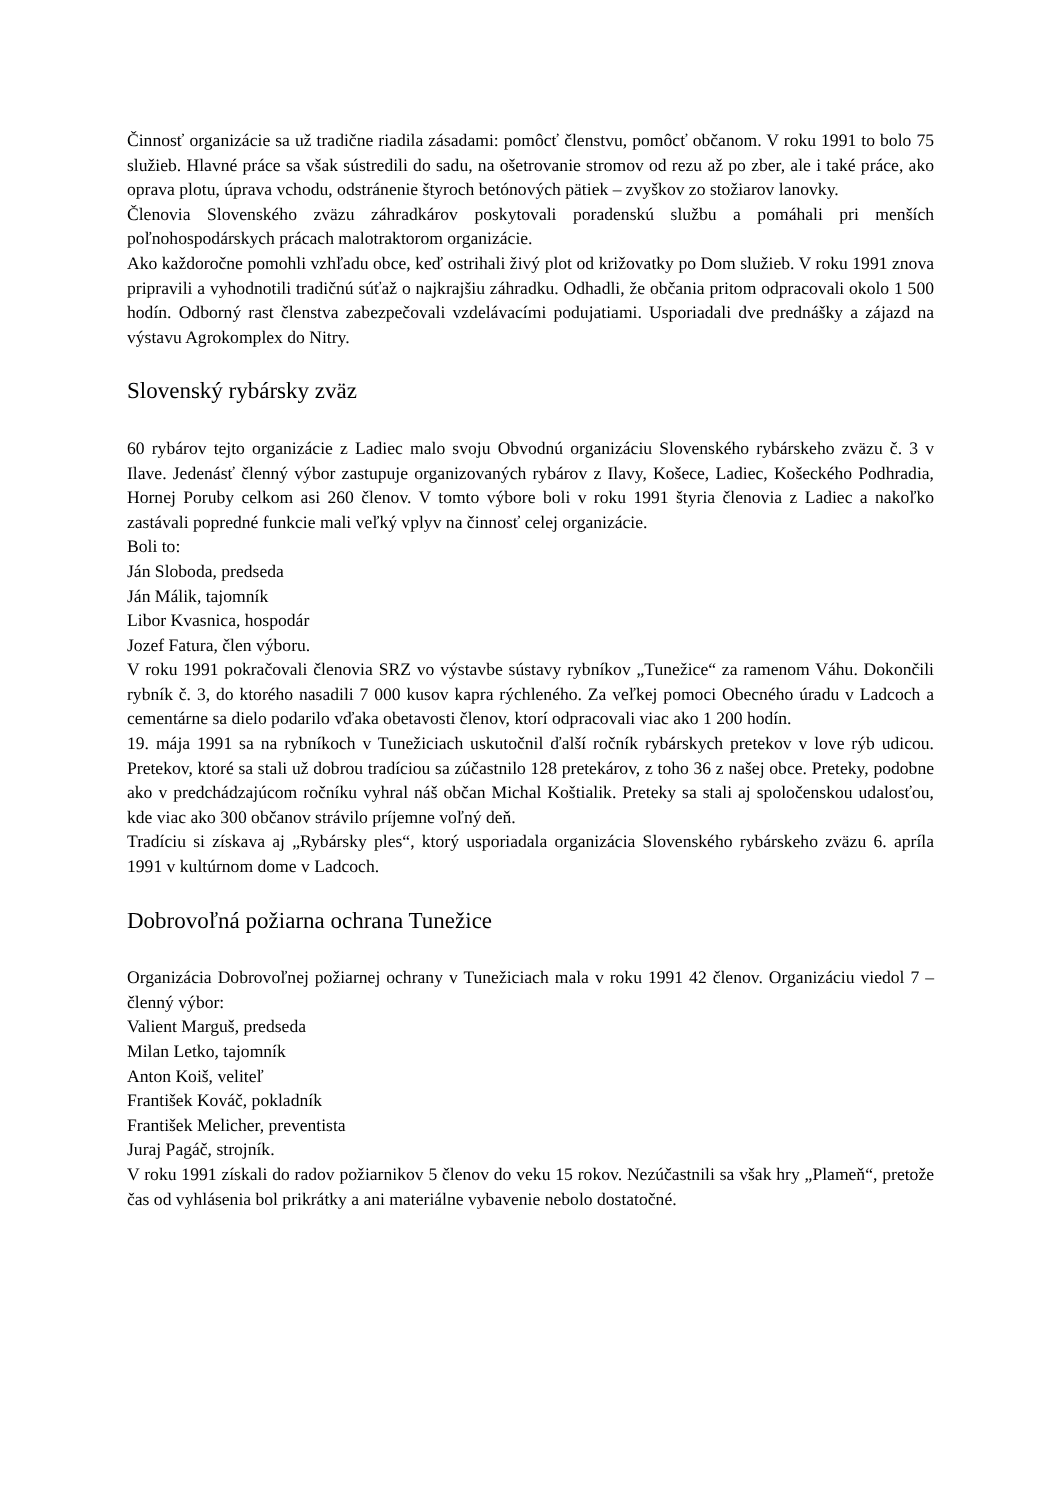Činnosť organizácie sa už tradične riadila zásadami: pomôcť členstvu, pomôcť občanom. V roku 1991 to bolo 75 služieb. Hlavné práce sa však sústredili do sadu, na ošetrovanie stromov od rezu až po zber, ale i také práce, ako oprava plotu, úprava vchodu, odstránenie štyroch betónových pätiek – zvyškov zo stožiarov lanovky.
Členovia Slovenského zväzu záhradkárov poskytovali poradenskú službu a pomáhali pri menších poľnohospodárskych prácach malotraktorom organizácie.
Ako každoročne pomohli vzhľadu obce, keď ostrihali živý plot od križovatky po Dom služieb. V roku 1991 znova pripravili a vyhodnotili tradičnú súťaž o najkrajšiu záhradku. Odhadli, že občania pritom odpracovali okolo 1 500 hodín. Odborný rast členstva zabezpečovali vzdelávacími podujatiami. Usporiadali dve prednášky a zájazd na výstavu Agrokomplex do Nitry.
Slovenský rybársky zväz
60 rybárov tejto organizácie z Ladiec malo svoju Obvodnú organizáciu Slovenského rybárskeho zväzu č. 3 v Ilave. Jedenásť členný výbor zastupuje organizovaných rybárov z Ilavy, Košece, Ladiec, Košeckého Podhradia, Hornej Poruby celkom asi 260 členov. V tomto výbore boli v roku 1991 štyria členovia z Ladiec a nakoľko zastávali popredné funkcie mali veľký vplyv na činnosť celej organizácie.
Boli to:
Ján Sloboda, predseda
Ján Málik, tajomník
Libor Kvasnica, hospodár
Jozef Fatura, člen výboru.
V roku 1991 pokračovali členovia SRZ vo výstavbe sústavy rybníkov „Tunežice“ za ramenom Váhu. Dokončili rybník č. 3, do ktorého nasadili 7 000 kusov kapra rýchleného. Za veľkej pomoci Obecného úradu v Ladcoch a cementárne sa dielo podarilo vďaka obetavosti členov, ktorí odpracovali viac ako 1 200 hodín.
19. mája 1991 sa na rybníkoch v Tunežiciach uskutočnil ďalší ročník rybárskych pretekov v love rýb udicou. Pretekov, ktoré sa stali už dobrou tradíciou sa zúčastnilo 128 pretekárov, z toho 36 z našej obce. Preteky, podobne ako v predchádzajúcom ročníku vyhral náš občan Michal Koštialik. Preteky sa stali aj spoločenskou udalosťou, kde viac ako 300 občanov strávilo príjemne voľný deň.
Tradíciu si získava aj „Rybársky ples“, ktorý usporiadala organizácia Slovenského rybárskeho zväzu 6. apríla 1991 v kultúrnom dome v Ladcoch.
Dobrovoľná požiarna ochrana Tunežice
Organizácia Dobrovoľnej požiarnej ochrany v Tunežiciach mala v roku 1991 42 členov. Organizáciu viedol 7 – členný výbor:
Valient Marguš, predseda
Milan Letko, tajomník
Anton Koiš, veliteľ
František Kováč, pokladník
František Melicher, preventista
Juraj Pagáč, strojník.
V roku 1991 získali do radov požiarnikov 5 členov do veku 15 rokov. Nezúčastnili sa však hry „Plameň“, pretože čas od vyhlásenia bol prikrátky a ani materiálne vybavenie nebolo dostatočné.